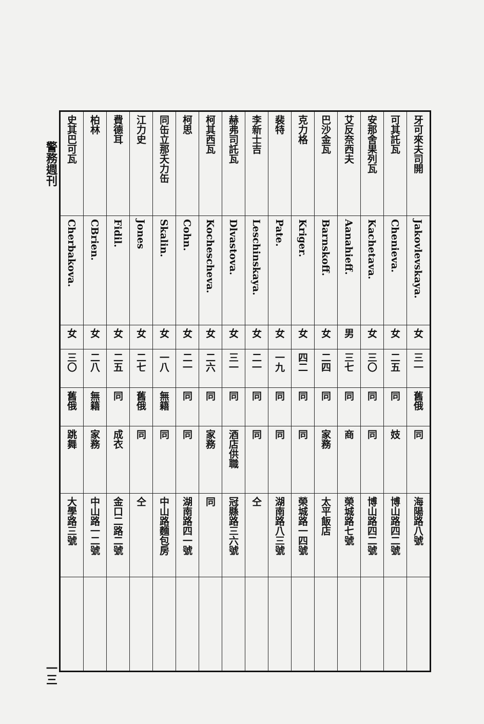| 牙可來夫司開 | Jakovlevskaya. | 女 | 三一 | 舊俄 | 同 | 海陽路八號 | |
| 可其託瓦 | Chenieva. | 女 | 二五 | 同 | 妓 | 博山路四二號 | |
| 安那舍果列瓦 | Kachetava. | 女 | 三〇 | 同 | 同 | 博山路四二號 | |
| 艾反奈西夫 | Aanahieff. | 男 | 三七 | 同 | 商 | 榮城路七號 | |
| 巴沙金瓦 | Barnskoff. | 女 | 二四 | 同 | 家務 | 太平飯店 | |
| 克力格 | Kriger. | 女 | 四二 | 同 | 同 | 榮城路一四號 | |
| 裴特 | Pate. | 女 | 一九 | 同 | 同 | 湖南路八三號 | |
| 李新士吉 | Leschinskaya. | 女 | 二一 | 同 | 同 | 仝 | |
| 赫弗司託瓦 | Dlvastova. | 女 | 三一 | 同 | 酒店供職 | 冠縣路三六號 | |
| 柯其西瓦 | Kochescheva. | 女 | 二六 | 同 | 家務 | 同 | |
| 柯思 | Cohn. | 女 | 二一 | 同 | 同 | 湖南路四一號 | |
| 同缶立那夭力缶 | Skalin. | 女 | 一八 | 無籍 | 同 | 中山路麵包房 | |
| 江力史 | Jones | 女 | 二七 | 舊俄 | 同 | 仝 | |
| 費德耳 | Fidil. | 女 | 二五 | 同 | 成衣 | 金口二路二號 | |
| 柏林 | CBrien. | 女 | 二八 | 無籍 | 家務 | 中山路一二號 | |
| 史其巴可瓦 | Cherbakova. | 女 | 三〇 | 舊俄 | 跳舞 | 大學路三號 | |
警務週刊 一三